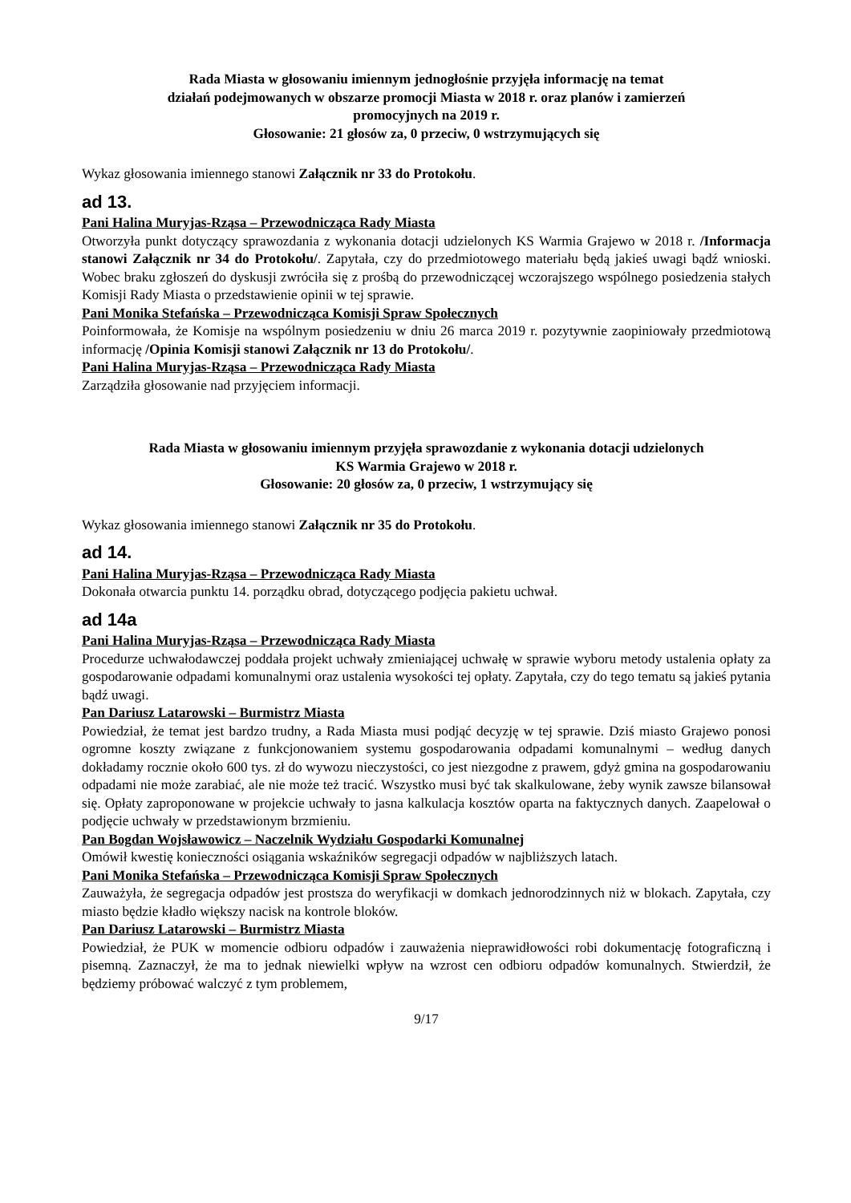Rada Miasta w głosowaniu imiennym jednogłośnie przyjęła informację na temat
działań podejmowanych w obszarze promocji Miasta w 2018 r. oraz planów i zamierzeń
promocyjnych na 2019 r.
Głosowanie: 21 głosów za, 0 przeciw, 0 wstrzymujących się
Wykaz głosowania imiennego stanowi Załącznik nr 33 do Protokołu.
ad 13.
Pani Halina Muryjas-Rząsa – Przewodnicząca Rady Miasta
Otworzyła punkt dotyczący sprawozdania z wykonania dotacji udzielonych KS Warmia Grajewo w 2018 r. /Informacja stanowi Załącznik nr 34 do Protokołu/. Zapytała, czy do przedmiotowego materiału będą jakieś uwagi bądź wnioski. Wobec braku zgłoszeń do dyskusji zwróciła się z prośbą do przewodniczącej wczorajszego wspólnego posiedzenia stałych Komisji Rady Miasta o przedstawienie opinii w tej sprawie.
Pani Monika Stefańska – Przewodnicząca Komisji Spraw Społecznych
Poinformowała, że Komisje na wspólnym posiedzeniu w dniu 26 marca 2019 r. pozytywnie zaopiniowały przedmiotową informację /Opinia Komisji stanowi Załącznik nr 13 do Protokołu/.
Pani Halina Muryjas-Rząsa – Przewodnicząca Rady Miasta
Zarządziła głosowanie nad przyjęciem informacji.
Rada Miasta w głosowaniu imiennym przyjęła sprawozdanie z wykonania dotacji udzielonych
KS Warmia Grajewo w 2018 r.
Głosowanie: 20 głosów za, 0 przeciw, 1 wstrzymujący się
Wykaz głosowania imiennego stanowi Załącznik nr 35 do Protokołu.
ad 14.
Pani Halina Muryjas-Rząsa – Przewodnicząca Rady Miasta
Dokonała otwarcia punktu 14. porządku obrad, dotyczącego podjęcia pakietu uchwał.
ad 14a
Pani Halina Muryjas-Rząsa – Przewodnicząca Rady Miasta
Procedurze uchwałodawczej poddała projekt uchwały zmieniającej uchwałę w sprawie wyboru metody ustalenia opłaty za gospodarowanie odpadami komunalnymi oraz ustalenia wysokości tej opłaty. Zapytała, czy do tego tematu są jakieś pytania bądź uwagi.
Pan Dariusz Latarowski – Burmistrz Miasta
Powiedział, że temat jest bardzo trudny, a Rada Miasta musi podjąć decyzję w tej sprawie. Dziś miasto Grajewo ponosi ogromne koszty związane z funkcjonowaniem systemu gospodarowania odpadami komunalnymi – według danych dokładamy rocznie około 600 tys. zł do wywozu nieczystości, co jest niezgodne z prawem, gdyż gmina na gospodarowaniu odpadami nie może zarabiać, ale nie może też tracić. Wszystko musi być tak skalkulowane, żeby wynik zawsze bilansował się. Opłaty zaproponowane w projekcie uchwały to jasna kalkulacja kosztów oparta na faktycznych danych. Zaapelował o podjęcie uchwały w przedstawionym brzmieniu.
Pan Bogdan Wojsławowicz – Naczelnik Wydziału Gospodarki Komunalnej
Omówił kwestię konieczności osiągania wskaźników segregacji odpadów w najbliższych latach.
Pani Monika Stefańska – Przewodnicząca Komisji Spraw Społecznych
Zauważyła, że segregacja odpadów jest prostsza do weryfikacji w domkach jednorodzinnych niż w blokach. Zapytała, czy miasto będzie kładło większy nacisk na kontrole bloków.
Pan Dariusz Latarowski – Burmistrz Miasta
Powiedział, że PUK w momencie odbioru odpadów i zauważenia nieprawidłowości robi dokumentację fotograficzną i pisemną. Zaznaczył, że ma to jednak niewielki wpływ na wzrost cen odbioru odpadów komunalnych. Stwierdził, że będziemy próbować walczyć z tym problemem,
9/17